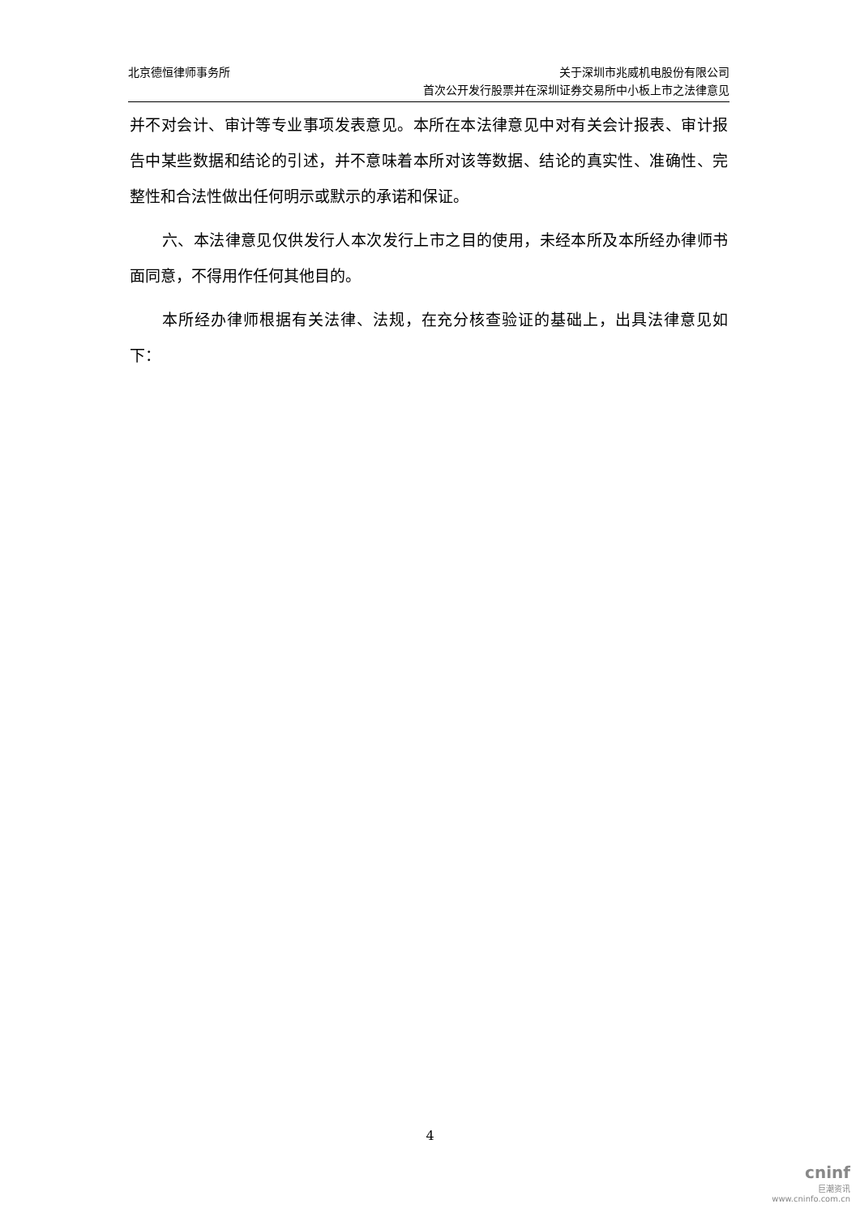北京德恒律师事务所 关于深圳市兆威机电股份有限公司
首次公开发行股票并在深圳证券交易所中小板上市之法律意见
并不对会计、审计等专业事项发表意见。本所在本法律意见中对有关会计报表、审计报告中某些数据和结论的引述，并不意味着本所对该等数据、结论的真实性、准确性、完整性和合法性做出任何明示或默示的承诺和保证。
六、本法律意见仅供发行人本次发行上市之目的使用，未经本所及本所经办律师书面同意，不得用作任何其他目的。
本所经办律师根据有关法律、法规，在充分核查验证的基础上，出具法律意见如下：
4
cninf
巨潮资讯
www.cninfo.com.cn